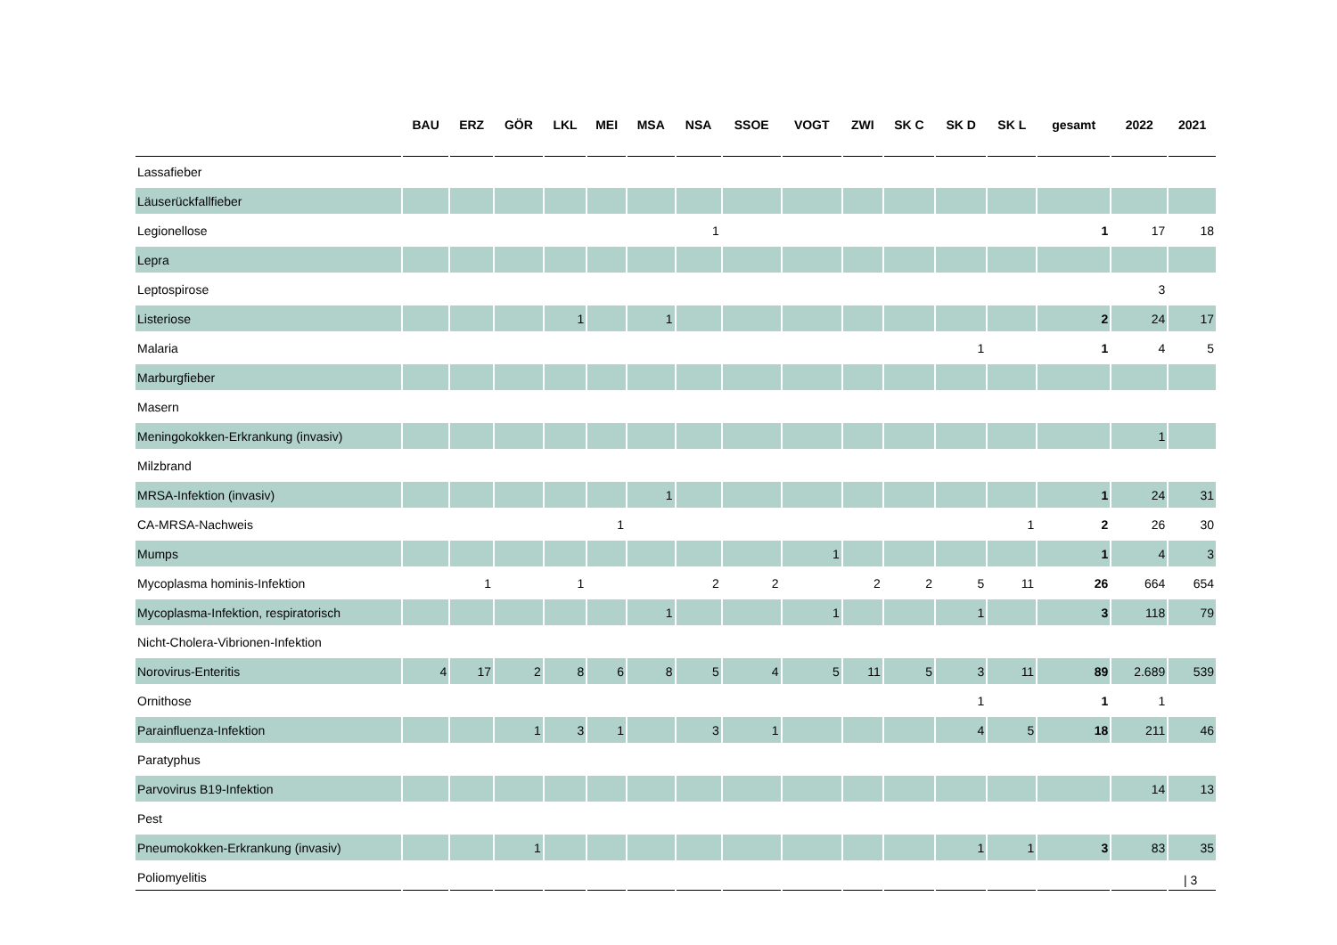| | BAU | ERZ | GÖR | LKL | MEI | MSA | NSA | SSOE | VOGT | ZWI | SK C | SK D | SK L | gesamt | 2022 | 2021 |
| --- | --- | --- | --- | --- | --- | --- | --- | --- | --- | --- | --- | --- | --- | --- | --- | --- |
| Lassafieber | | | | | | | | | | | | | | | | |
| Läuserückfallfieber | | | | | | | | | | | | | | | | |
| Legionellose | | | | | | | 1 | | | | | | | 1 | 17 | 18 |
| Lepra | | | | | | | | | | | | | | | | |
| Leptospirose | | | | | | | | | | | | | | | 3 | |
| Listeriose | | | | 1 | | 1 | | | | | | | | 2 | 24 | 17 |
| Malaria | | | | | | | | | | | | 1 | | 1 | 4 | 5 |
| Marburgfieber | | | | | | | | | | | | | | | | |
| Masern | | | | | | | | | | | | | | | | |
| Meningokokken-Erkrankung (invasiv) | | | | | | | | | | | | | | | 1 | |
| Milzbrand | | | | | | | | | | | | | | | | |
| MRSA-Infektion (invasiv) | | | | | | 1 | | | | | | | | 1 | 24 | 31 |
| CA-MRSA-Nachweis | | | | | 1 | | | | | | | | 1 | 2 | 26 | 30 |
| Mumps | | | | | | | | | 1 | | | | | 1 | 4 | 3 |
| Mycoplasma hominis-Infektion | | 1 | | 1 | | | 2 | 2 | | 2 | 2 | 5 | 11 | 26 | 664 | 654 |
| Mycoplasma-Infektion, respiratorisch | | | | | | 1 | | | 1 | | | 1 | | 3 | 118 | 79 |
| Nicht-Cholera-Vibrionen-Infektion | | | | | | | | | | | | | | | | |
| Norovirus-Enteritis | 4 | 17 | 2 | 8 | 6 | 8 | 5 | 4 | 5 | 11 | 5 | 3 | 11 | 89 | 2.689 | 539 |
| Ornithose | | | | | | | | | | | | 1 | | 1 | 1 | |
| Parainfluenza-Infektion | | | 1 | 3 | 1 | | 3 | 1 | | | | 4 | 5 | 18 | 211 | 46 |
| Paratyphus | | | | | | | | | | | | | | | | |
| Parvovirus B19-Infektion | | | | | | | | | | | | | | | 14 | 13 |
| Pest | | | | | | | | | | | | | | | | |
| Pneumokokken-Erkrankung (invasiv) | | | 1 | | | | | | | | | 1 | 1 | 3 | 83 | 35 |
| Poliomyelitis | | | | | | | | | | | | | | | | |
| 3